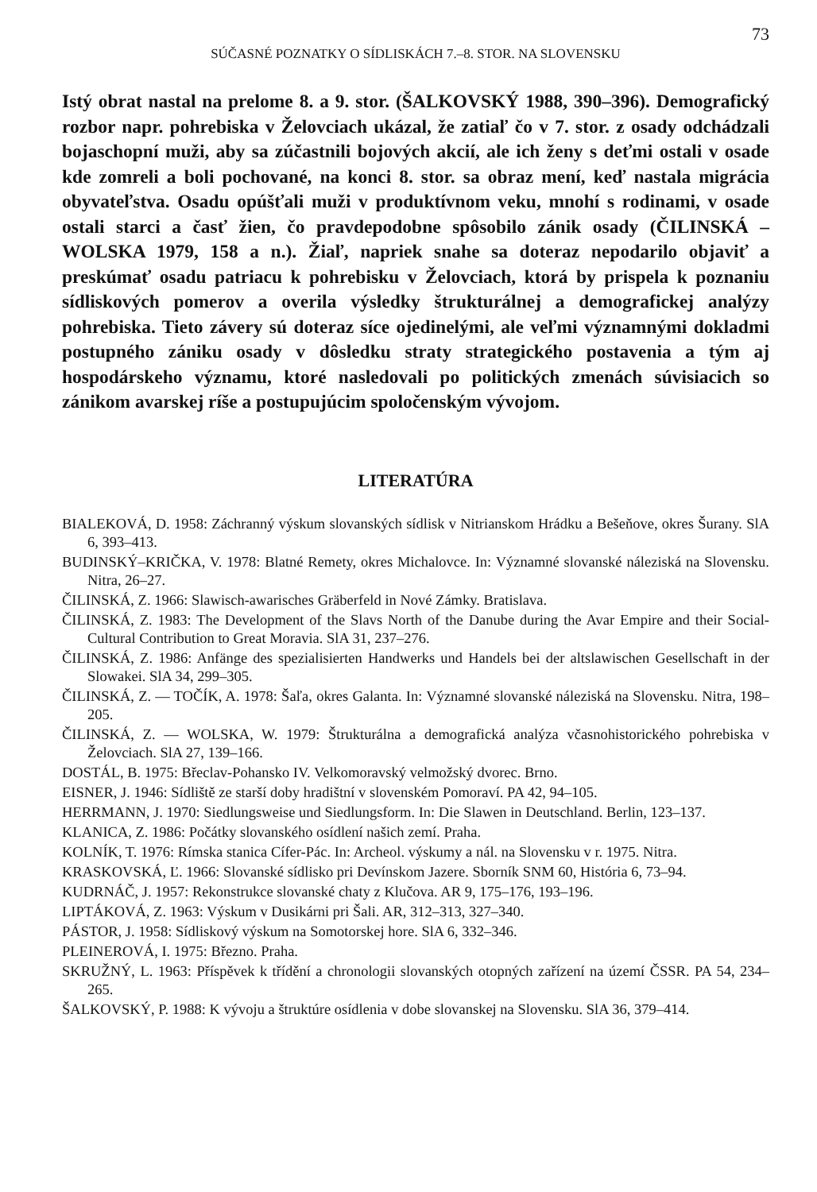73
SÚČASNÉ POZNATKY O SÍDLISKÁCH 7.–8. STOR. NA SLOVENSKU
Istý obrat nastal na prelome 8. a 9. stor. (ŠALKOVSKÝ 1988, 390–396). Demografický rozbor napr. pohrebiska v Želovciach ukázal, že zatiaľ čo v 7. stor. z osady odchádzali bojaschopní muži, aby sa zúčastnili bojových akcií, ale ich ženy s deťmi ostali v osade kde zomreli a boli pochované, na konci 8. stor. sa obraz mení, keď nastala migrácia obyvateľstva. Osadu opúšťali muži v produktívnom veku, mnohí s rodinami, v osade ostali starci a časť žien, čo pravdepodobne spôsobilo zánik osady (ČILINSKÁ – WOLSKA 1979, 158 a n.). Žiaľ, napriek snahe sa doteraz nepodarilo objaviť a preskúmať osadu patriacu k pohrebisku v Želovciach, ktorá by prispela k poznaniu sídliskových pomerov a overila výsledky štrukturálnej a demografickej analýzy pohrebiska. Tieto závery sú doteraz síce ojedinelými, ale veľmi významnými dokladmi postupného zániku osady v dôsledku straty strategického postavenia a tým aj hospodárskeho významu, ktoré nasledovali po politických zmenách súvisiacich so zánikom avarskej ríše a postupujúcim spoločenským vývojom.
LITERATÚRA
BIALEKOVÁ, D. 1958: Záchranný výskum slovanských sídlisk v Nitrianskom Hrádku a Bešeňove, okres Šurany. SlA 6, 393–413.
BUDINSKÝ–KRIČKA, V. 1978: Blatné Remety, okres Michalovce. In: Významné slovanské náleziská na Slovensku. Nitra, 26–27.
ČILINSKÁ, Z. 1966: Slawisch-awarisches Gräberfeld in Nové Zámky. Bratislava.
ČILINSKÁ, Z. 1983: The Development of the Slavs North of the Danube during the Avar Empire and their Social-Cultural Contribution to Great Moravia. SlA 31, 237–276.
ČILINSKÁ, Z. 1986: Anfänge des spezialisierten Handwerks und Handels bei der altslawischen Gesellschaft in der Slowakei. SlA 34, 299–305.
ČILINSKÁ, Z. — TOČÍK, A. 1978: Šaľa, okres Galanta. In: Významné slovanské náleziská na Slovensku. Nitra, 198–205.
ČILINSKÁ, Z. — WOLSKA, W. 1979: Štrukturálna a demografická analýza včasnohistorického pohrebiska v Želovciach. SlA 27, 139–166.
DOSTÁL, B. 1975: Břeclav-Pohansko IV. Velkomoravský velmožský dvorec. Brno.
EISNER, J. 1946: Sídliště ze starší doby hradištní v slovenském Pomoraví. PA 42, 94–105.
HERRMANN, J. 1970: Siedlungsweise und Siedlungsform. In: Die Slawen in Deutschland. Berlin, 123–137.
KLANICA, Z. 1986: Počátky slovanského osídlení našich zemí. Praha.
KOLNÍK, T. 1976: Rímska stanica Cífer-Pác. In: Archeol. výskumy a nál. na Slovensku v r. 1975. Nitra.
KRASKOVSKÁ, Ľ. 1966: Slovanské sídlisko pri Devínskom Jazere. Sborník SNM 60, História 6, 73–94.
KUDRNÁČ, J. 1957: Rekonstrukce slovanské chaty z Klučova. AR 9, 175–176, 193–196.
LIPTÁKOVÁ, Z. 1963: Výskum v Dusikárni pri Šali. AR, 312–313, 327–340.
PÁSTOR, J. 1958: Sídliskový výskum na Somotorskej hore. SlA 6, 332–346.
PLEINEROVÁ, I. 1975: Březno. Praha.
SKRUŽNÝ, L. 1963: Příspěvek k třídění a chronologii slovanských otopných zařízení na území ČSSR. PA 54, 234–265.
ŠALKOVSKÝ, P. 1988: K vývoju a štruktúre osídlenia v dobe slovanskej na Slovensku. SlA 36, 379–414.